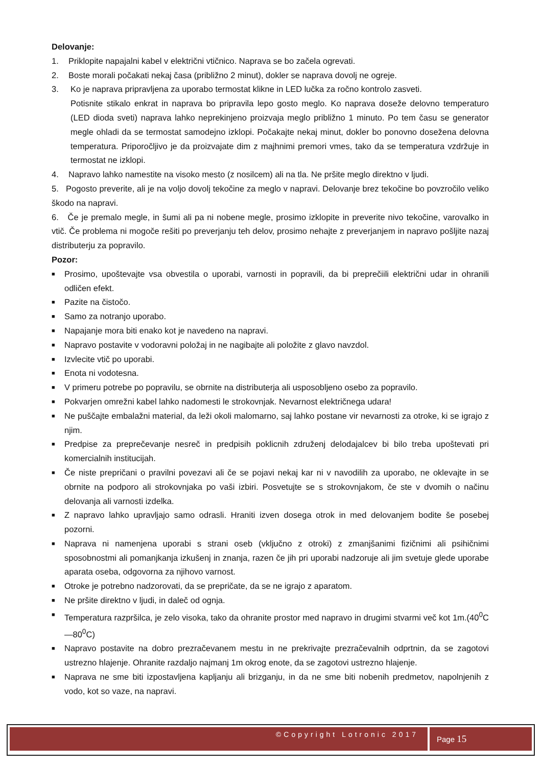Delovanje:
1. Priklopite napajalni kabel v električni vtičnico. Naprava se bo začela ogrevati.
2. Boste morali počakati nekaj časa (približno 2 minut), dokler se naprava dovolj ne ogreje.
3. Ko je naprava pripravljena za uporabo termostat klikne in LED lučka za ročno kontrolo zasveti.
Potisnite stikalo enkrat in naprava bo pripravila lepo gosto meglo. Ko naprava doseže delovno temperaturo (LED dioda sveti) naprava lahko neprekinjeno proizvaja meglo približno 1 minuto. Po tem času se generator megle ohladi da se termostat samodejno izklopi. Počakajte nekaj minut, dokler bo ponovno dosežena delovna temperatura. Priporočljivo je da proizvajate dim z majhnimi premori vmes, tako da se temperatura vzdržuje in termostat ne izklopi.
4. Napravo lahko namestite na visoko mesto (z nosilcem) ali na tla. Ne pršite meglo direktno v ljudi.
5. Pogosto preverite, ali je na voljo dovolj tekočine za meglo v napravi. Delovanje brez tekočine bo povzročilo veliko škodo na napravi.
6. Če je premalo megle, in šumi ali pa ni nobene megle, prosimo izklopite in preverite nivo tekočine, varovalko in vtič. Če problema ni mogoče rešiti po preverjanju teh delov, prosimo nehajte z preverjanjem in napravo pošljite nazaj distributerju za popravilo.
Pozor:
■ Prosimo, upoštevajte vsa obvestila o uporabi, varnosti in popravili, da bi preprečiili električni udar in ohranili odličen efekt.
■ Pazite na čistočo.
■ Samo za notranjo uporabo.
■ Napajanje mora biti enako kot je navedeno na napravi.
■ Napravo postavite v vodoravni položaj in ne nagibajte ali položite z glavo navzdol.
■ Izvlecite vtič po uporabi.
■ Enota ni vodotesna.
■ V primeru potrebe po popravilu, se obrnite na distributerja ali usposobljeno osebo za popravilo.
■ Pokvarjen omrežni kabel lahko nadomesti le strokovnjak. Nevarnost električnega udara!
■ Ne puščajte embalažni material, da leži okoli malomarno, saj lahko postane vir nevarnosti za otroke, ki se igrajo z njim.
■ Predpise za preprečevanje nesreč in predpisih poklicnih združenj delodajalcev bi bilo treba upoštevati pri komercialnih institucijah.
■ Če niste prepričani o pravilni povezavi ali če se pojavi nekaj kar ni v navodilih za uporabo, ne oklevajte in se obrnite na podporo ali strokovnjaka po vaši izbiri. Posvetujte se s strokovnjakom, če ste v dvomih o načinu delovanja ali varnosti izdelka.
■ Z napravo lahko upravljajo samo odrasli. Hraniti izven dosega otrok in med delovanjem bodite še posebej pozorni.
■ Naprava ni namenjena uporabi s strani oseb (vključno z otroki) z zmanjšanimi fizičnimi ali psihičnimi sposobnostmi ali pomanjkanja izkušenj in znanja, razen če jih pri uporabi nadzoruje ali jim svetuje glede uporabe aparata oseba, odgovorna za njihovo varnost.
■ Otroke je potrebno nadzorovati, da se prepričate, da se ne igrajo z aparatom.
■ Ne pršite direktno v ljudi, in daleč od ognja.
■ Temperatura razpršilca, je zelo visoka, tako da ohranite prostor med napravo in drugimi stvarmi več kot 1m.(40<sup>0</sup>C—80<sup>0</sup>C)
■ Napravo postavite na dobro prezračevanem mestu in ne prekrivajte prezračevalnih odprtnin, da se zagotovi ustrezno hlajenje. Ohranite razdaljo najmanj 1m okrog enote, da se zagotovi ustrezno hlajenje.
■ Naprava ne sme biti izpostavljena kapljanju ali brizganju, in da ne sme biti nobenih predmetov, napolnjenih z vodo, kot so vaze, na napravi.
©Copyright Lotronic 2017
Page 15